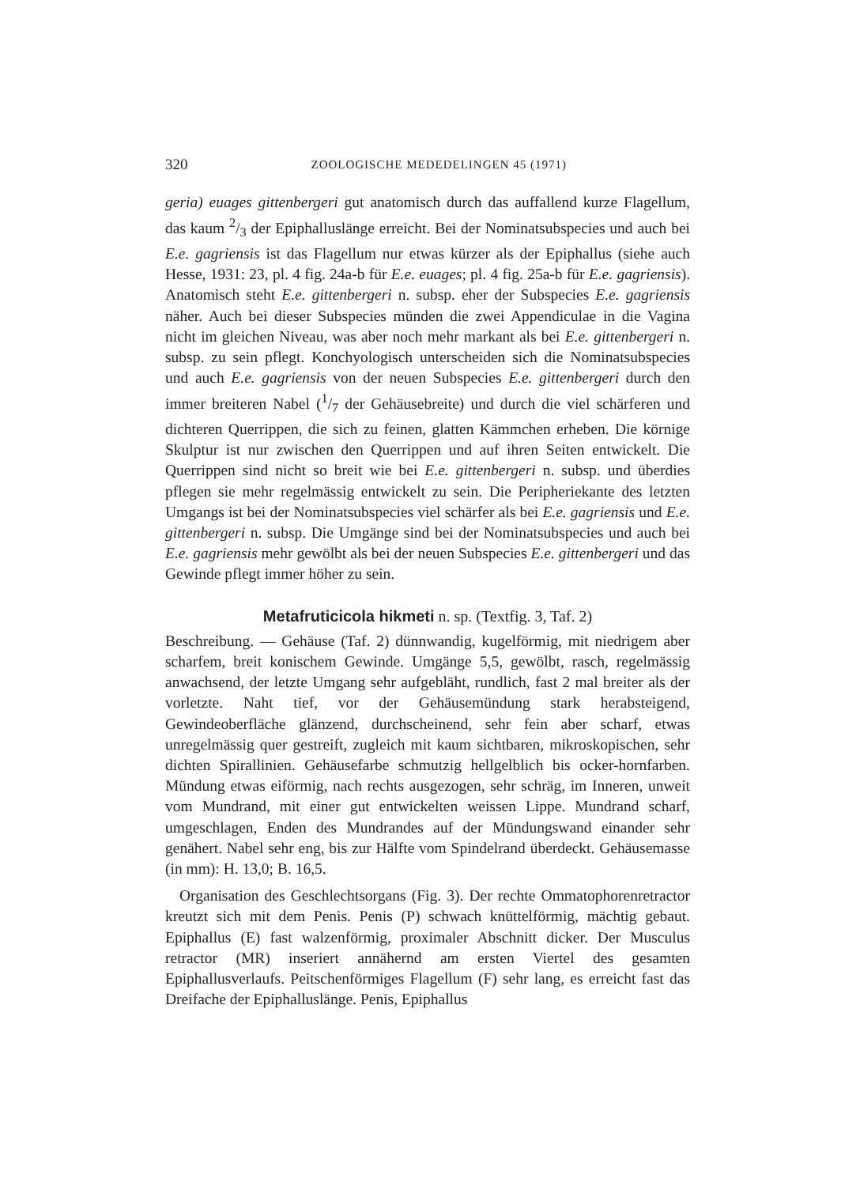320 ZOOLOGISCHE MEDEDELINGEN 45 (1971)
geria) euages gittenbergeri gut anatomisch durch das auffallend kurze Flagellum, das kaum 2/3 der Epiphalluslänge erreicht. Bei der Nominatsubspecies und auch bei E.e. gagriensis ist das Flagellum nur etwas kürzer als der Epiphallus (siehe auch Hesse, 1931: 23, pl. 4 fig. 24a-b für E.e. euages; pl. 4 fig. 25a-b für E.e. gagriensis). Anatomisch steht E.e. gittenbergeri n. subsp. eher der Subspecies E.e. gagriensis näher. Auch bei dieser Subspecies münden die zwei Appendiculae in die Vagina nicht im gleichen Niveau, was aber noch mehr markant als bei E.e. gittenbergeri n. subsp. zu sein pflegt. Konchyologisch unterscheiden sich die Nominatsubspecies und auch E.e. gagriensis von der neuen Subspecies E.e. gittenbergeri durch den immer breiteren Nabel (1/7 der Gehäusebreite) und durch die viel schärferen und dichteren Querrippen, die sich zu feinen, glatten Kämmchen erheben. Die körnige Skulptur ist nur zwischen den Querrippen und auf ihren Seiten entwickelt. Die Querrippen sind nicht so breit wie bei E.e. gittenbergeri n. subsp. und überdies pflegen sie mehr regelmässig entwickelt zu sein. Die Peripheriekante des letzten Umgangs ist bei der Nominatsubspecies viel schärfer als bei E.e. gagriensis und E.e. gittenbergeri n. subsp. Die Umgänge sind bei der Nominatsubspecies und auch bei E.e. gagriensis mehr gewölbt als bei der neuen Subspecies E.e. gittenbergeri und das Gewinde pflegt immer höher zu sein.
Metafruticicola hikmeti n. sp. (Textfig. 3, Taf. 2)
Beschreibung. — Gehäuse (Taf. 2) dünnwandig, kugelförmig, mit niedrigem aber scharfem, breit konischem Gewinde. Umgänge 5,5, gewölbt, rasch, regelmässig anwachsend, der letzte Umgang sehr aufgebläht, rundlich, fast 2 mal breiter als der vorletzte. Naht tief, vor der Gehäusemündung stark herabsteigend, Gewindeoberfläche glänzend, durchscheinend, sehr fein aber scharf, etwas unregelmässig quer gestreift, zugleich mit kaum sichtbaren, mikroskopischen, sehr dichten Spirallinien. Gehäusefarbe schmutzig hellgelblich bis ocker-hornfarben. Mündung etwas eiförmig, nach rechts ausgezogen, sehr schräg, im Inneren, unweit vom Mundrand, mit einer gut entwickelten weissen Lippe. Mundrand scharf, umgeschlagen, Enden des Mundrandes auf der Mündungswand einander sehr genähert. Nabel sehr eng, bis zur Hälfte vom Spindelrand überdeckt. Gehäusemasse (in mm): H. 13,0; B. 16,5.
Organisation des Geschlechtsorgans (Fig. 3). Der rechte Ommatophorenretractor kreutzt sich mit dem Penis. Penis (P) schwach knüttelförmig, mächtig gebaut. Epiphallus (E) fast walzenförmig, proximaler Abschnitt dicker. Der Musculus retractor (MR) inseriert annähernd am ersten Viertel des gesamten Epiphallusverlaufs. Peitschenförmiges Flagellum (F) sehr lang, es erreicht fast das Dreifache der Epiphalluslänge. Penis, Epiphallus